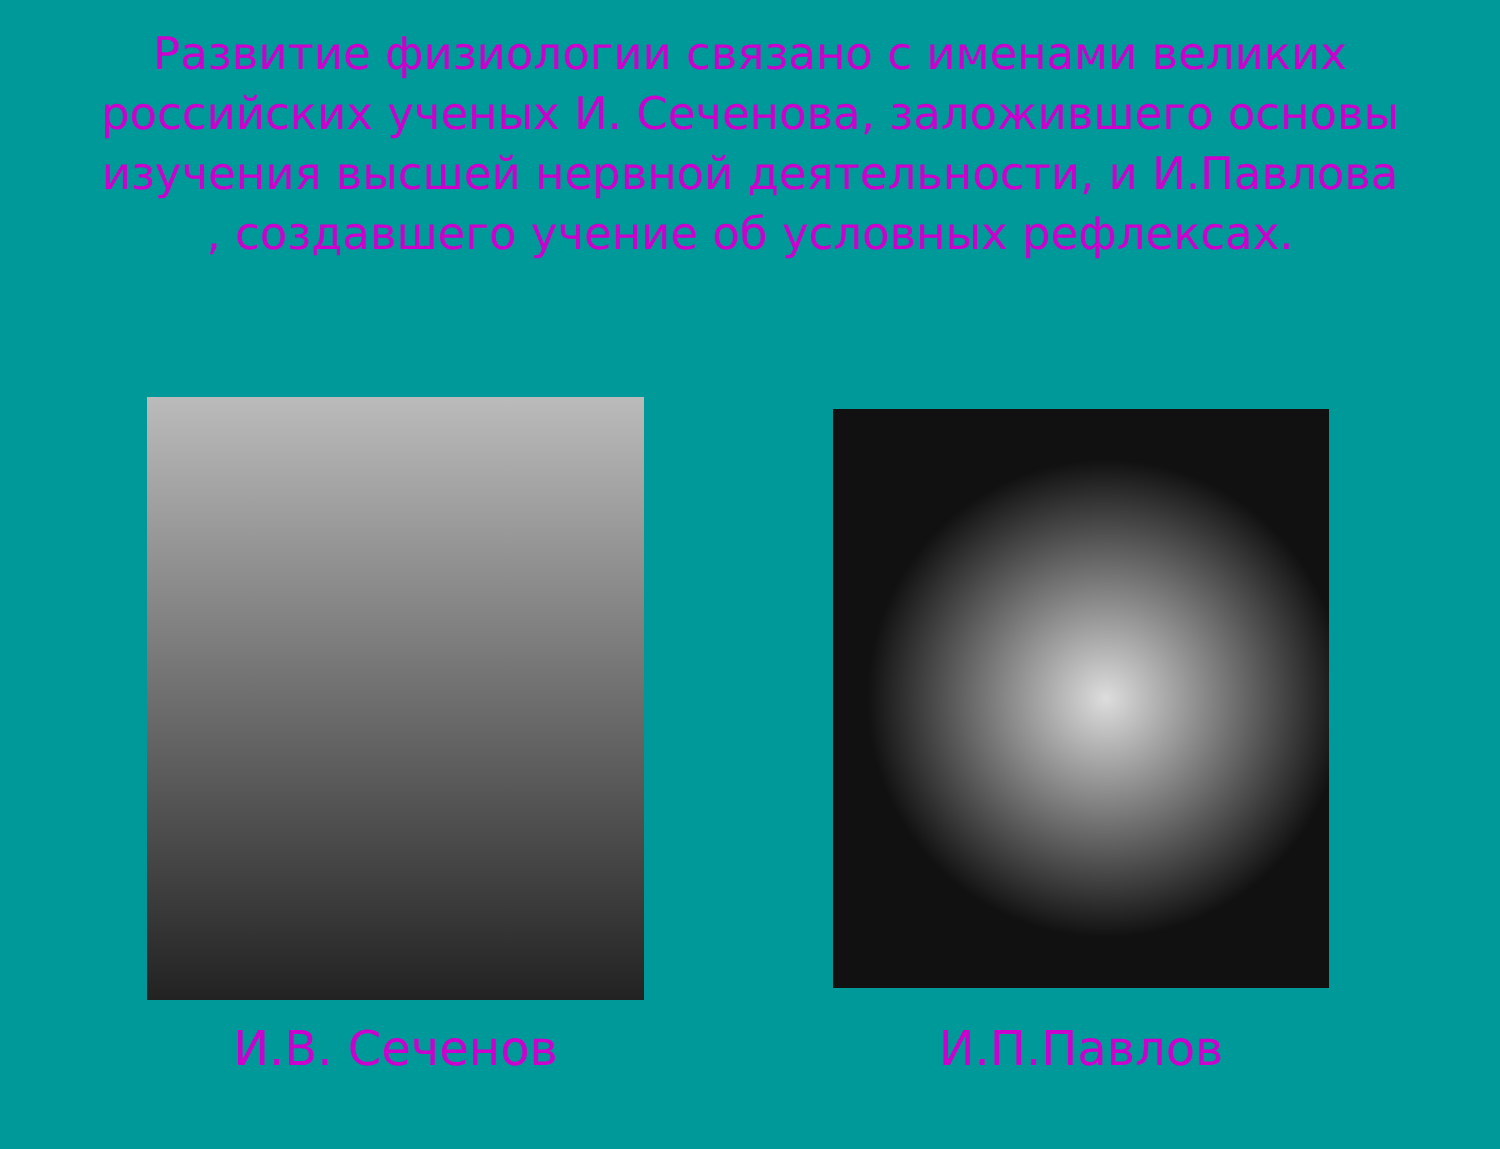Развитие физиологии связано с именами великих российских ученых И. Сеченова, заложившего основы изучения высшей нервной деятельности, и И.Павлова , создавшего учение об условных рефлексах.
И.В. Сеченов
И.П.Павлов